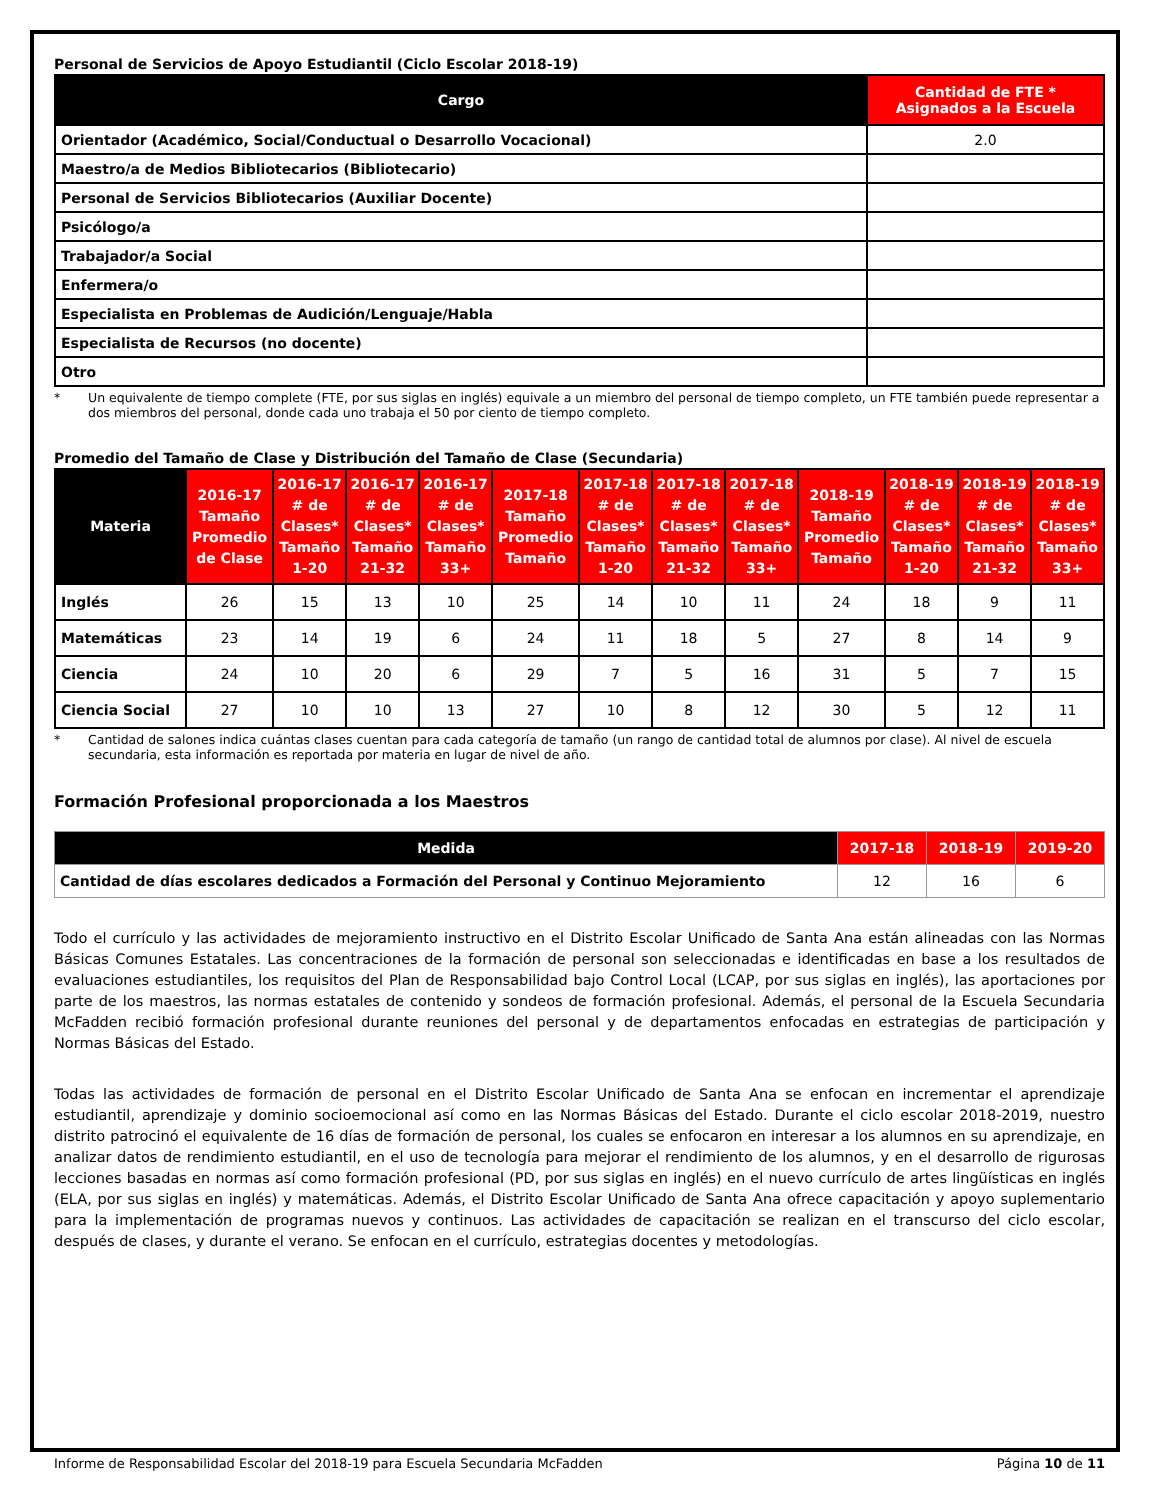Personal de Servicios de Apoyo Estudiantil (Ciclo Escolar 2018-19)
| Cargo | Cantidad de FTE * Asignados a la Escuela |
| --- | --- |
| Orientador (Académico, Social/Conductual o Desarrollo Vocacional) | 2.0 |
| Maestro/a de Medios Bibliotecarios (Bibliotecario) | |
| Personal de Servicios Bibliotecarios (Auxiliar Docente) | |
| Psicólogo/a | |
| Trabajador/a Social | |
| Enfermera/o | |
| Especialista en Problemas de Audición/Lenguaje/Habla | |
| Especialista de Recursos (no docente) | |
| Otro | |
* Un equivalente de tiempo complete (FTE, por sus siglas en inglés) equivale a un miembro del personal de tiempo completo, un FTE también puede representar a dos miembros del personal, donde cada uno trabaja el 50 por ciento de tiempo completo.
Promedio del Tamaño de Clase y Distribución del Tamaño de Clase (Secundaria)
| Materia | 2016-17 Tamaño Promedio de Clase | 2016-17 # de Clases* Tamaño 1-20 | 2016-17 # de Clases* Tamaño 21-32 | 2016-17 # de Clases* Tamaño 33+ | 2017-18 Tamaño Promedio Tamaño | 2017-18 # de Clases* Tamaño 1-20 | 2017-18 # de Clases* Tamaño 21-32 | 2017-18 # de Clases* Tamaño 33+ | 2018-19 Tamaño Promedio Tamaño | 2018-19 # de Clases* Tamaño 1-20 | 2018-19 # de Clases* Tamaño 21-32 | 2018-19 # de Clases* Tamaño 33+ |
| --- | --- | --- | --- | --- | --- | --- | --- | --- | --- | --- | --- | --- |
| Inglés | 26 | 15 | 13 | 10 | 25 | 14 | 10 | 11 | 24 | 18 | 9 | 11 |
| Matemáticas | 23 | 14 | 19 | 6 | 24 | 11 | 18 | 5 | 27 | 8 | 14 | 9 |
| Ciencia | 24 | 10 | 20 | 6 | 29 | 7 | 5 | 16 | 31 | 5 | 7 | 15 |
| Ciencia Social | 27 | 10 | 10 | 13 | 27 | 10 | 8 | 12 | 30 | 5 | 12 | 11 |
* Cantidad de salones indica cuántas clases cuentan para cada categoría de tamaño (un rango de cantidad total de alumnos por clase). Al nivel de escuela secundaria, esta información es reportada por materia en lugar de nivel de año.
Formación Profesional proporcionada a los Maestros
| Medida | 2017-18 | 2018-19 | 2019-20 |
| --- | --- | --- | --- |
| Cantidad de días escolares dedicados a Formación del Personal y Continuo Mejoramiento | 12 | 16 | 6 |
Todo el currículo y las actividades de mejoramiento instructivo en el Distrito Escolar Unificado de Santa Ana están alineadas con las Normas Básicas Comunes Estatales. Las concentraciones de la formación de personal son seleccionadas e identificadas en base a los resultados de evaluaciones estudiantiles, los requisitos del Plan de Responsabilidad bajo Control Local (LCAP, por sus siglas en inglés), las aportaciones por parte de los maestros, las normas estatales de contenido y sondeos de formación profesional. Además, el personal de la Escuela Secundaria McFadden recibió formación profesional durante reuniones del personal y de departamentos enfocadas en estrategias de participación y Normas Básicas del Estado.
Todas las actividades de formación de personal en el Distrito Escolar Unificado de Santa Ana se enfocan en incrementar el aprendizaje estudiantil, aprendizaje y dominio socioemocional así como en las Normas Básicas del Estado. Durante el ciclo escolar 2018-2019, nuestro distrito patrocinó el equivalente de 16 días de formación de personal, los cuales se enfocaron en interesar a los alumnos en su aprendizaje, en analizar datos de rendimiento estudiantil, en el uso de tecnología para mejorar el rendimiento de los alumnos, y en el desarrollo de rigurosas lecciones basadas en normas así como formación profesional (PD, por sus siglas en inglés) en el nuevo currículo de artes lingüísticas en inglés (ELA, por sus siglas en inglés) y matemáticas. Además, el Distrito Escolar Unificado de Santa Ana ofrece capacitación y apoyo suplementario para la implementación de programas nuevos y continuos. Las actividades de capacitación se realizan en el transcurso del ciclo escolar, después de clases, y durante el verano. Se enfocan en el currículo, estrategias docentes y metodologías.
Informe de Responsabilidad Escolar del 2018-19 para Escuela Secundaria McFadden Página 10 de 11